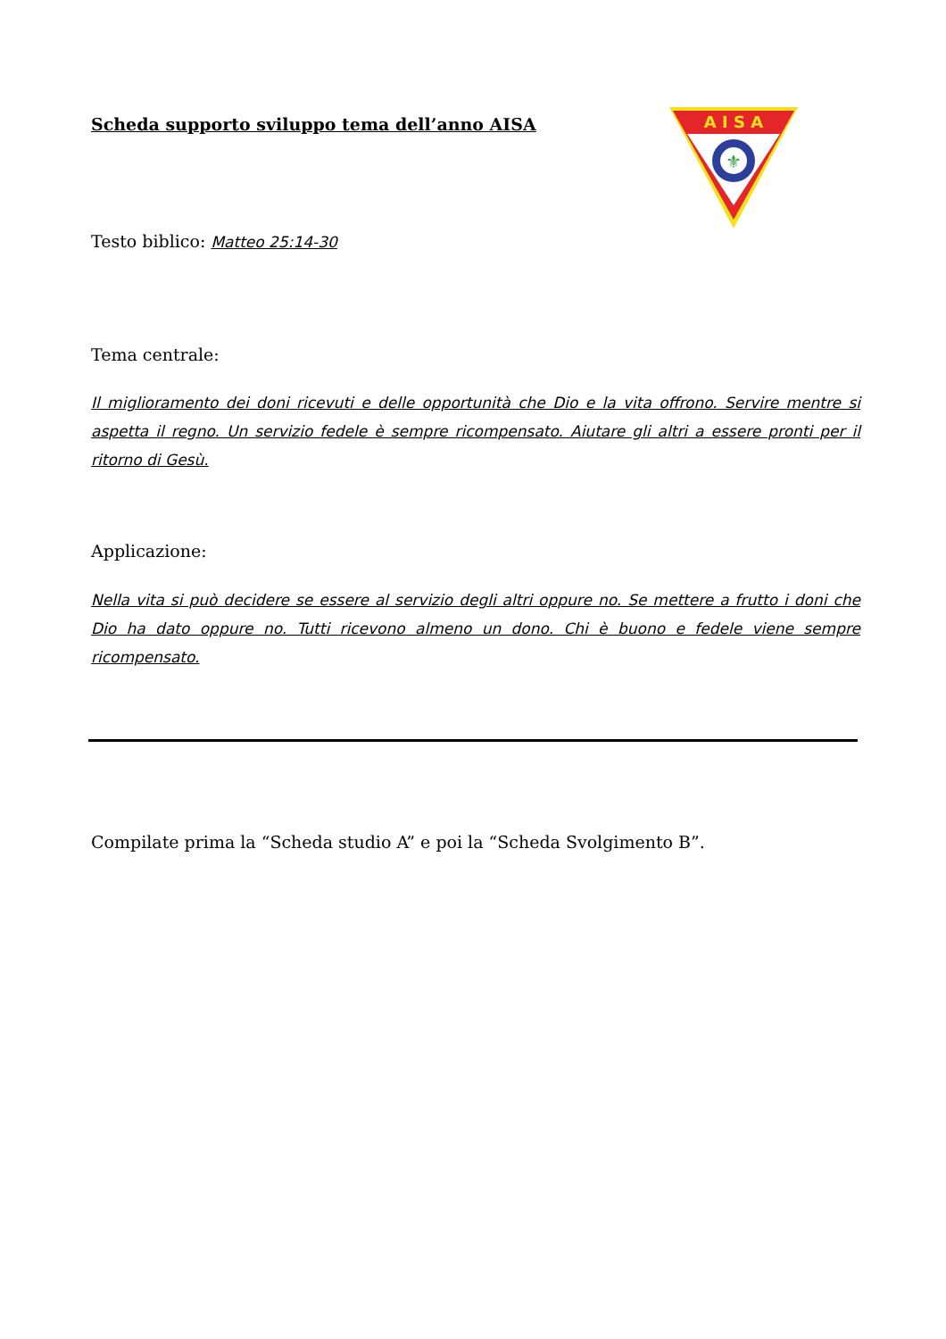Scheda supporto sviluppo tema dell’anno AISA
A I S A
⚜
Testo biblico: Matteo 25:14-30
Tema centrale:
Il miglioramento dei doni ricevuti e delle opportunità che Dio e la vita offrono. Servire mentre si aspetta il regno. Un servizio fedele è sempre ricompensato. Aiutare gli altri a essere pronti per il ritorno di Gesù.
Applicazione:
Nella vita si può decidere se essere al servizio degli altri oppure no. Se mettere a frutto i doni che Dio ha dato oppure no. Tutti ricevono almeno un dono. Chi è buono e fedele viene sempre ricompensato.
Compilate prima la “Scheda studio A” e poi la “Scheda Svolgimento B”.